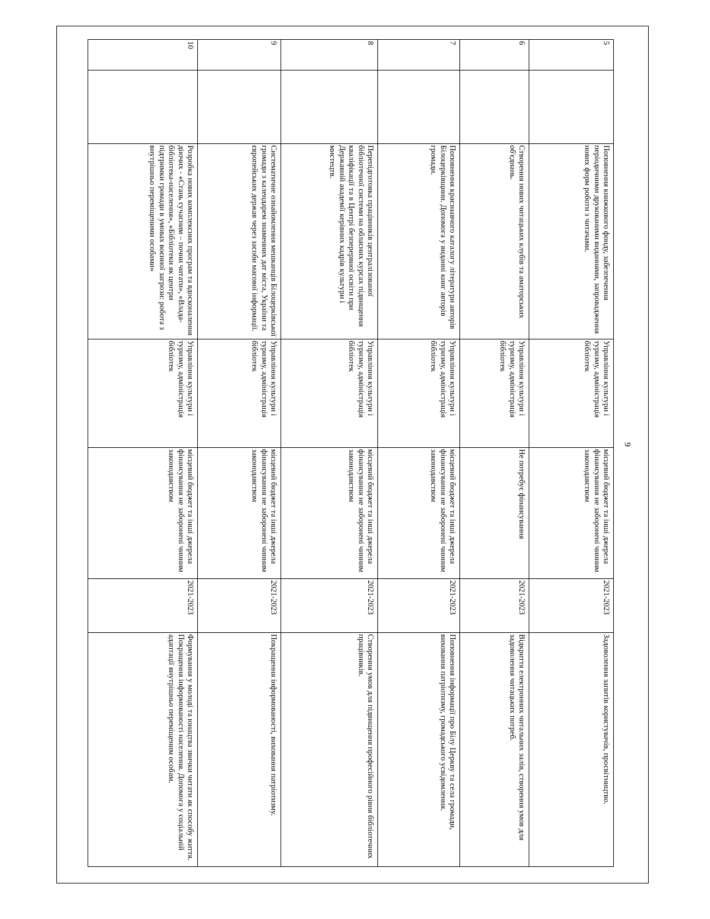9
| 5 | | Поповнення книжкового фонду, забезпечення періодичними друкованими виданнями, запровадження нових форм роботи з читачами. | Управління культури і туризму, адміністрація бібліотек | місцевий бюджет та інші джерела фінансування не заборонені чинним законодавством | 2021-2023 | Задоволення запитів користувачів, просвітництво. |
| 6 | | Створення нових читацьких клубів та аматорських об'єднань. | Управління культури і туризму, адміністрація бібліотек | Не потребує фінансування | 2021-2023 | Відкриття електронних читальних залів, створення умов для задоволення читацьких потреб. |
| 7 | | Поповнення краєзнавчого каталогу літератури авторів Білоцерківщини. Допомога у виданні книг авторів громади. | Управління культури і туризму, адміністрація бібліотек | місцевий бюджет та інші джерела фінансування не заборонені чинним законодавством | 2021-2023 | Поповнення інформації про Білу Церкву та села громади, виховання патріотизму, громадського усвідомлення. |
| 8 | | Перепідготовка працівників централізованої бібліотечної системи на обласних курсах підвищення кваліфікації та в Центрі безперервної освіти при Державній академії керівних кадрів культури і мистецтв. | Управління культури і туризму, адміністрація бібліотек | місцевий бюджет та інші джерела фінансування не заборонені чинним законодавством | 2021-2023 | Створення умов для підвищення професійного рівня бібліотечних працівників. |
| 9 | | Систематичне ознайомлення мешканців Білоцерківської громади з календарем знаменних дат міста, України та європейських держав через засоби масової інформації. | Управління культури і туризму, адміністрація бібліотек | місцевий бюджет та інші джерела фінансування не заборонені чинним законодавством | 2021-2023 | Покращення інформованості, виховання патріотизму. |
| 10 | | Розробка нових комплексних програм та вдосконалення діючих - «Стань сучасним – почни читати», «Влада-бібліотека-населення», «Бібліотеки як центри підтримки громади в умовах воєнної загрози: робота з внутрішньо переміщеними особами» | Управління культури і туризму, адміністрація бібліотек | місцевий бюджет та інші джерела фінансування не заборонені чинним законодавством | 2021-2023 | Формування у молоді та юнацтва звички читати як способу життя. Покращення інформованості населення. Допомога у соціальній адаптації внутрішньо переміщеним особам. |